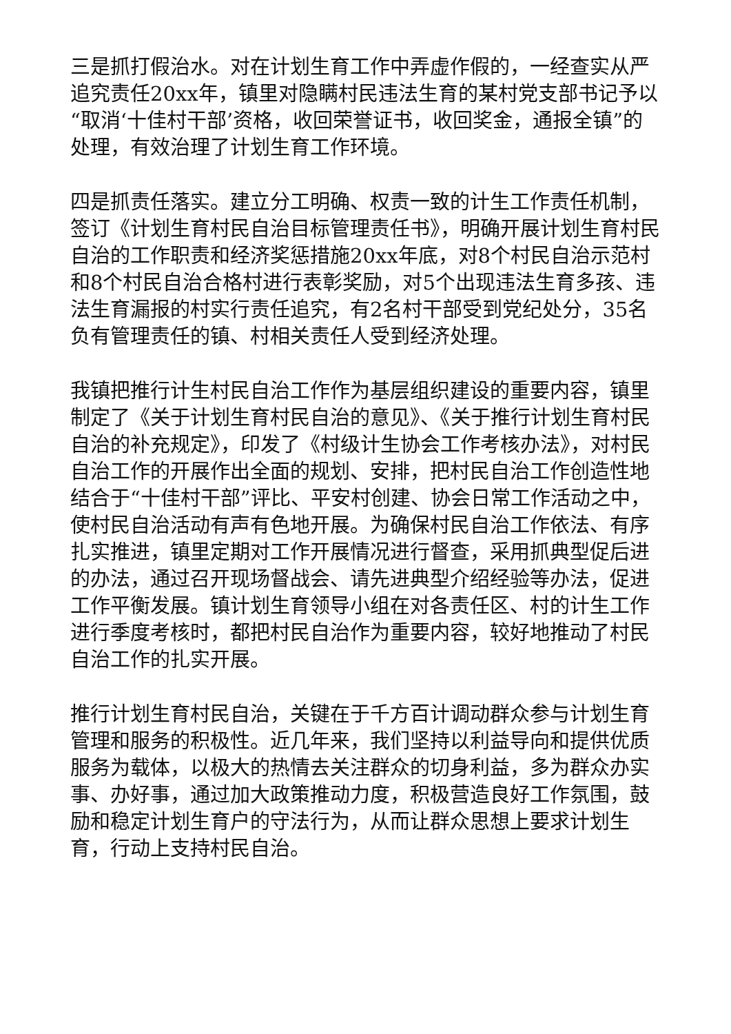三是抓打假治水。对在计划生育工作中弄虚作假的，一经查实从严追究责任20xx年，镇里对隐瞒村民违法生育的某村党支部书记予以“取消‘十佳村干部’资格，收回荣誉证书，收回奖金，通报全镇”的处理，有效治理了计划生育工作环境。
四是抓责任落实。建立分工明确、权责一致的计生工作责任机制，签订《计划生育村民自治目标管理责任书》，明确开展计划生育村民自治的工作职责和经济奖惩措施20xx年底，对8个村民自治示范村和8个村民自治合格村进行表彰奖励，对5个出现违法生育多孩、违法生育漏报的村实行责任追究，有2名村干部受到党纪处分，35名负有管理责任的镇、村相关责任人受到经济处理。
我镇把推行计生村民自治工作作为基层组织建设的重要内容，镇里制定了《关于计划生育村民自治的意见》、《关于推行计划生育村民自治的补充规定》，印发了《村级计生协会工作考核办法》，对村民自治工作的开展作出全面的规划、安排，把村民自治工作创造性地结合于“十佳村干部”评比、平安村创建、协会日常工作活动之中，使村民自治活动有声有色地开展。为确保村民自治工作依法、有序扎实推进，镇里定期对工作开展情况进行督查，采用抓典型促后进的办法，通过召开现场督战会、请先进典型介绍经验等办法，促进工作平衡发展。镇计划生育领导小组在对各责任区、村的计生工作进行季度考核时，都把村民自治作为重要内容，较好地推动了村民自治工作的扎实开展。
推行计划生育村民自治，关键在于千方百计调动群众参与计划生育管理和服务的积极性。近几年来，我们坚持以利益导向和提供优质服务为载体，以极大的热情去关注群众的切身利益，多为群众办实事、办好事，通过加大政策推动力度，积极营造良好工作氛围，鼓励和稳定计划生育户的守法行为，从而让群众思想上要求计划生育，行动上支持村民自治。